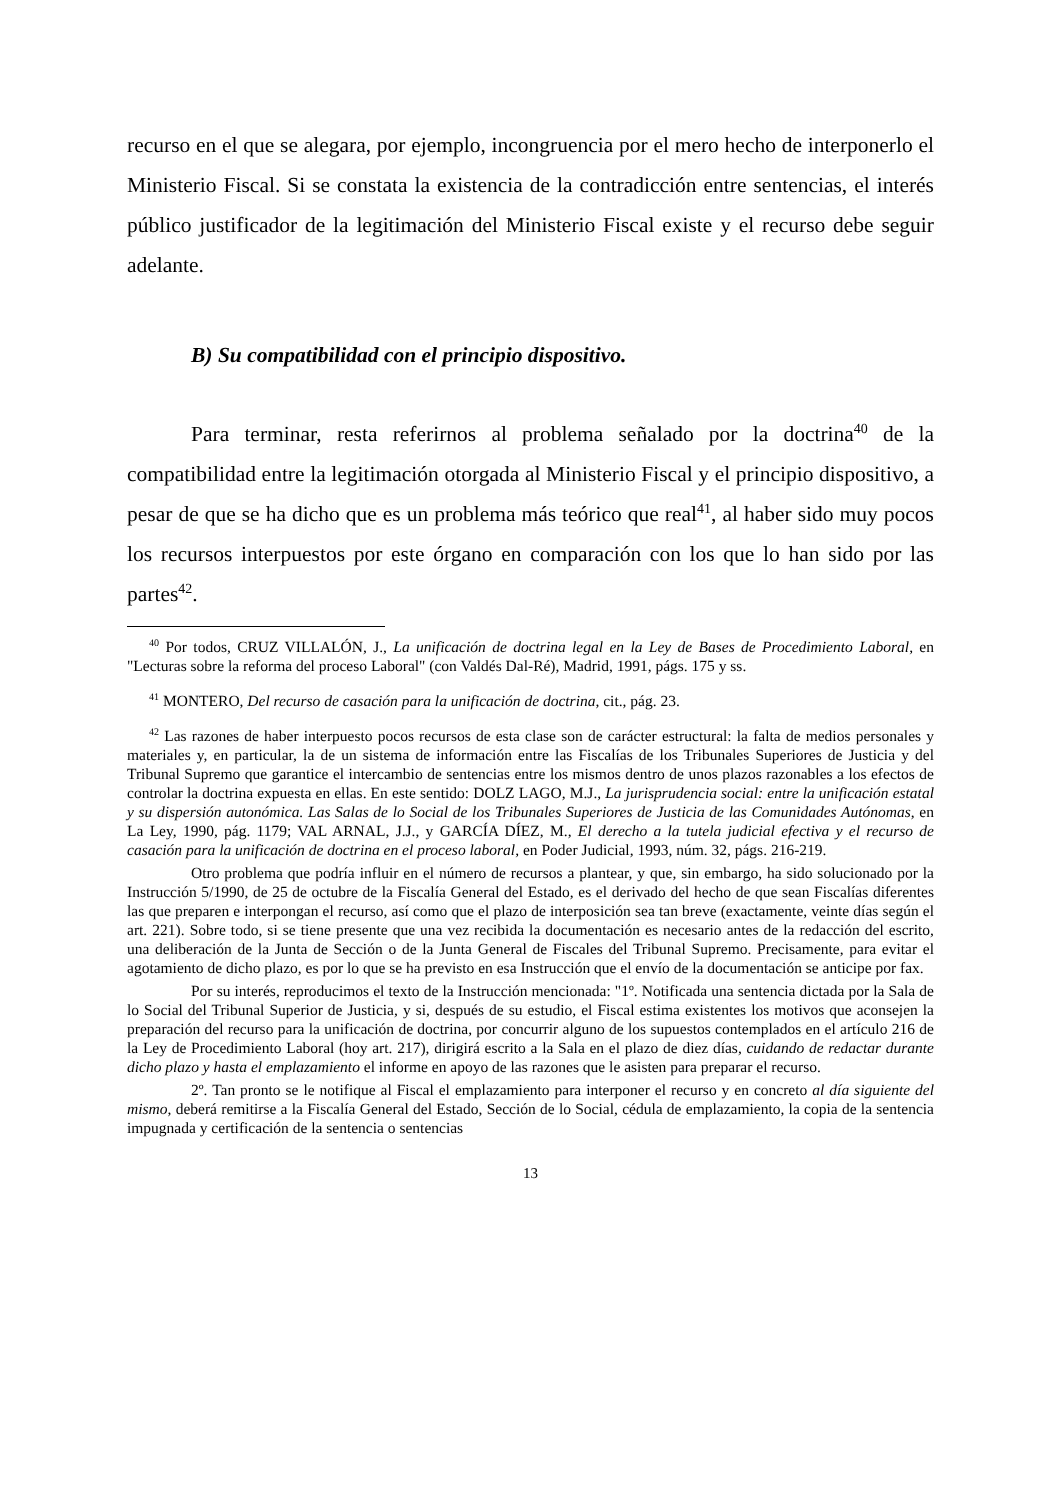recurso en el que se alegara, por ejemplo, incongruencia por el mero hecho de interponerlo el Ministerio Fiscal. Si se constata la existencia de la contradicción entre sentencias, el interés público justificador de la legitimación del Ministerio Fiscal existe y el recurso debe seguir adelante.
B) Su compatibilidad con el principio dispositivo.
Para terminar, resta referirnos al problema señalado por la doctrina<sup>40</sup> de la compatibilidad entre la legitimación otorgada al Ministerio Fiscal y el principio dispositivo, a pesar de que se ha dicho que es un problema más teórico que real<sup>41</sup>, al haber sido muy pocos los recursos interpuestos por este órgano en comparación con los que lo han sido por las partes<sup>42</sup>.
<sup>40</sup> Por todos, CRUZ VILLALÓN, J., La unificación de doctrina legal en la Ley de Bases de Procedimiento Laboral, en "Lecturas sobre la reforma del proceso Laboral" (con Valdés Dal-Ré), Madrid, 1991, págs. 175 y ss.
<sup>41</sup> MONTERO, Del recurso de casación para la unificación de doctrina, cit., pág. 23.
<sup>42</sup> Las razones de haber interpuesto pocos recursos de esta clase son de carácter estructural: la falta de medios personales y materiales y, en particular, la de un sistema de información entre las Fiscalías de los Tribunales Superiores de Justicia y del Tribunal Supremo que garantice el intercambio de sentencias entre los mismos dentro de unos plazos razonables a los efectos de controlar la doctrina expuesta en ellas. En este sentido: DOLZ LAGO, M.J., La jurisprudencia social: entre la unificación estatal y su dispersión autonómica. Las Salas de lo Social de los Tribunales Superiores de Justicia de las Comunidades Autónomas, en La Ley, 1990, pág. 1179; VAL ARNAL, J.J., y GARCÍA DÍEZ, M., El derecho a la tutela judicial efectiva y el recurso de casación para la unificación de doctrina en el proceso laboral, en Poder Judicial, 1993, núm. 32, págs. 216-219.
Otro problema que podría influir en el número de recursos a plantear, y que, sin embargo, ha sido solucionado por la Instrucción 5/1990, de 25 de octubre de la Fiscalía General del Estado, es el derivado del hecho de que sean Fiscalías diferentes las que preparen e interpongan el recurso, así como que el plazo de interposición sea tan breve (exactamente, veinte días según el art. 221). Sobre todo, si se tiene presente que una vez recibida la documentación es necesario antes de la redacción del escrito, una deliberación de la Junta de Sección o de la Junta General de Fiscales del Tribunal Supremo. Precisamente, para evitar el agotamiento de dicho plazo, es por lo que se ha previsto en esa Instrucción que el envío de la documentación se anticipe por fax.
Por su interés, reproducimos el texto de la Instrucción mencionada: "1º. Notificada una sentencia dictada por la Sala de lo Social del Tribunal Superior de Justicia, y si, después de su estudio, el Fiscal estima existentes los motivos que aconsejen la preparación del recurso para la unificación de doctrina, por concurrir alguno de los supuestos contemplados en el artículo 216 de la Ley de Procedimiento Laboral (hoy art. 217), dirigirá escrito a la Sala en el plazo de diez días, cuidando de redactar durante dicho plazo y hasta el emplazamiento el informe en apoyo de las razones que le asisten para preparar el recurso.
2º. Tan pronto se le notifique al Fiscal el emplazamiento para interponer el recurso y en concreto al día siguiente del mismo, deberá remitirse a la Fiscalía General del Estado, Sección de lo Social, cédula de emplazamiento, la copia de la sentencia impugnada y certificación de la sentencia o sentencias
13